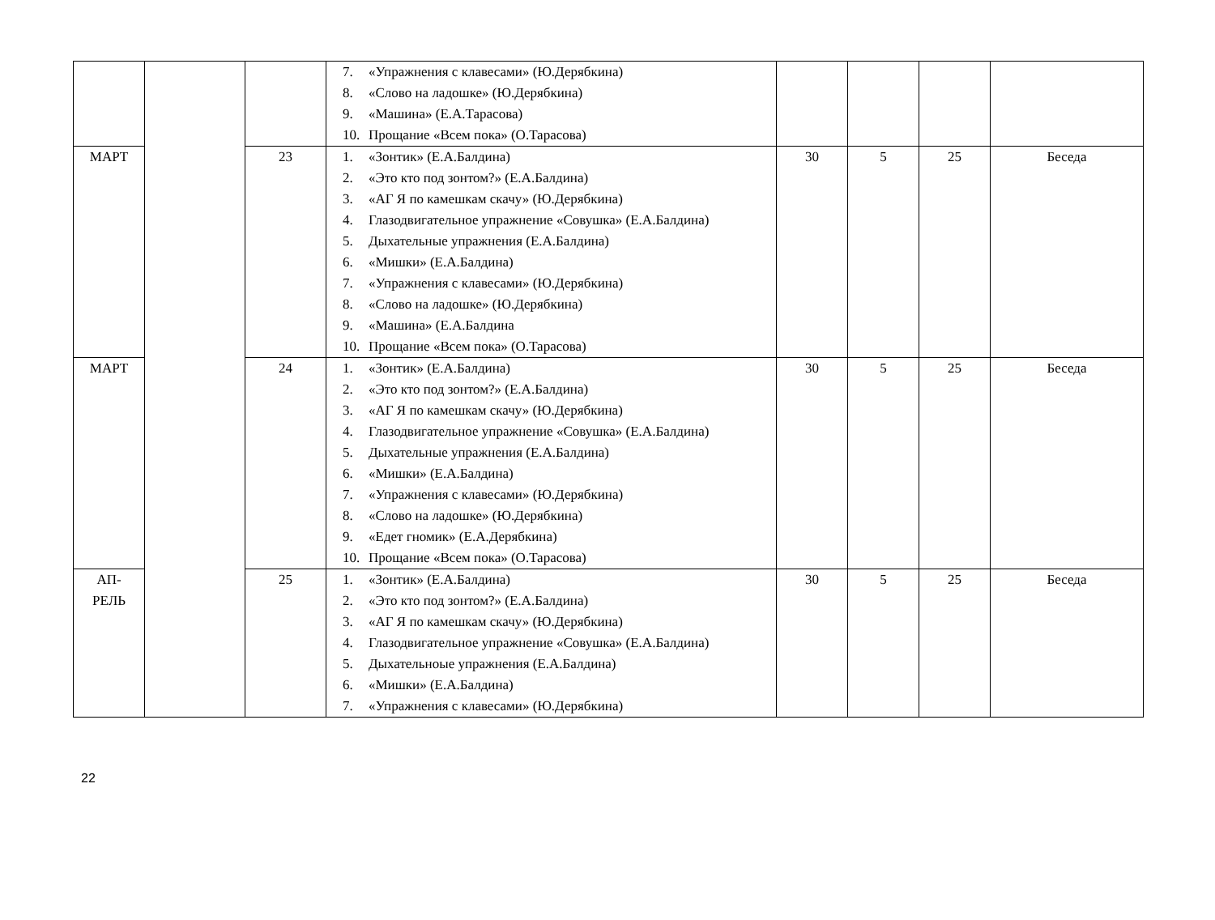| | | | 7. «Упражнения с клавесами» (Ю.Дерябкина) 8. «Слово на ладошке» (Ю.Дерябкина) 9. «Машина» (Е.А.Тарасова) 10. Прощание «Всем пока» (О.Тарасова) | | | | |
| МАРТ | | 23 | 1. «Зонтик» (Е.А.Балдина) 2. «Это кто под зонтом?» (Е.А.Балдина) 3. «АГ Я по камешкам скачу» (Ю.Дерябкина) 4. Глазодвигательное упражнение «Совушка» (Е.А.Балдина) 5. Дыхательные упражнения (Е.А.Балдина) 6. «Мишки» (Е.А.Балдина) 7. «Упражнения с клавесами» (Ю.Дерябкина) 8. «Слово на ладошке» (Ю.Дерябкина) 9. «Машина» (Е.А.Балдина 10. Прощание «Всем пока» (О.Тарасова) | 30 | 5 | 25 | Беседа |
| МАРТ | | 24 | 1. «Зонтик» (Е.А.Балдина) 2. «Это кто под зонтом?» (Е.А.Балдина) 3. «АГ Я по камешкам скачу» (Ю.Дерябкина) 4. Глазодвигательное упражнение «Совушка» (Е.А.Балдина) 5. Дыхательные упражнения (Е.А.Балдина) 6. «Мишки» (Е.А.Балдина) 7. «Упражнения с клавесами» (Ю.Дерябкина) 8. «Слово на ладошке» (Ю.Дерябкина) 9. «Едет гномик» (Е.А.Дерябкина) 10. Прощание «Всем пока» (О.Тарасова) | 30 | 5 | 25 | Беседа |
| АП- РЕЛЬ | | 25 | 1. «Зонтик» (Е.А.Балдина) 2. «Это кто под зонтом?» (Е.А.Балдина) 3. «АГ Я по камешкам скачу» (Ю.Дерябкина) 4. Глазодвигательное упражнение «Совушка» (Е.А.Балдина) 5. Дыхательноые упражнения (Е.А.Балдина) 6. «Мишки» (Е.А.Балдина) 7. «Упражнения с клавесами» (Ю.Дерябкина) | 30 | 5 | 25 | Беседа |
22